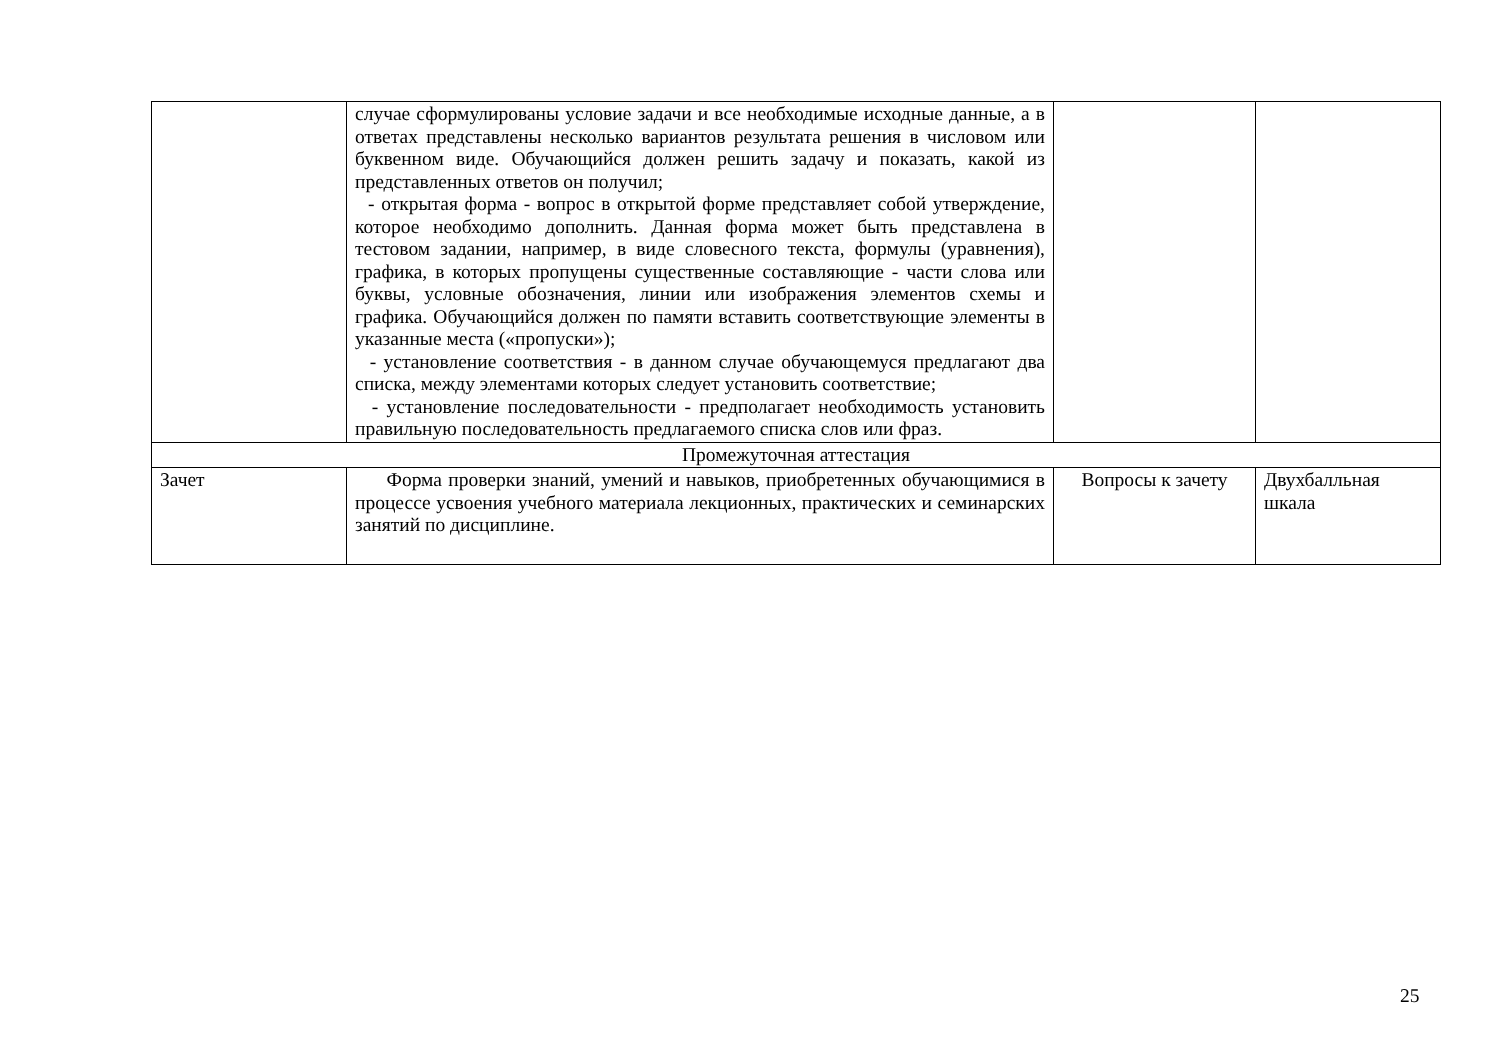| | случае сформулированы условие задачи и все необходимые исходные данные, а в ответах представлены несколько вариантов результата решения в числовом или буквенном виде. Обучающийся должен решить задачу и показать, какой из представленных ответов он получил; - открытая форма - вопрос в открытой форме представляет собой утверждение, которое необходимо дополнить. Данная форма может быть представлена в тестовом задании, например, в виде словесного текста, формулы (уравнения), графика, в которых пропущены существенные составляющие - части слова или буквы, условные обозначения, линии или изображения элементов схемы и графика. Обучающийся должен по памяти вставить соответствующие элементы в указанные места («пропуски»); - установление соответствия - в данном случае обучающемуся предлагают два списка, между элементами которых следует установить соответствие; - установление последовательности - предполагает необходимость установить правильную последовательность предлагаемого списка слов или фраз. | | |
| Промежуточная аттестация | | | |
| Зачет | Форма проверки знаний, умений и навыков, приобретенных обучающимися в процессе усвоения учебного материала лекционных, практических и семинарских занятий по дисциплине. | Вопросы к зачету | Двухбалльная шкала |
25